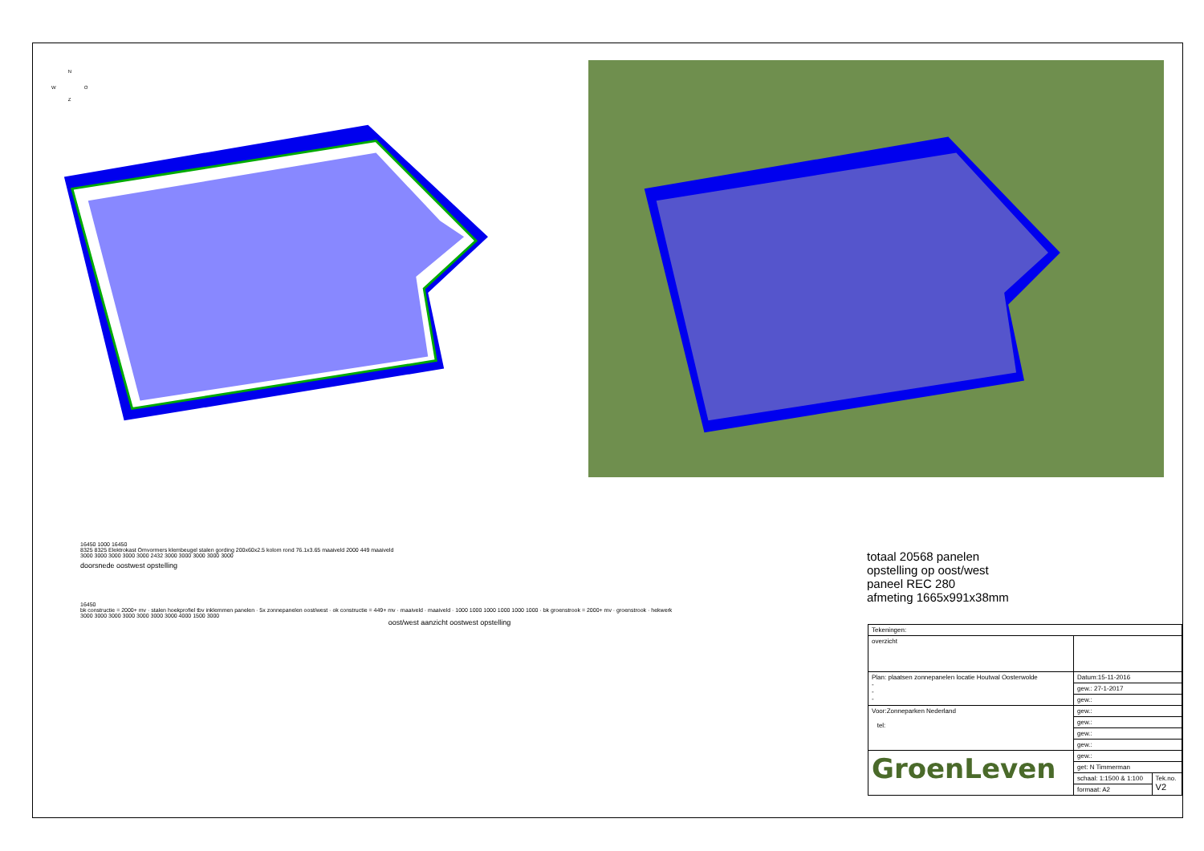N
W
O
Z
16450 1000 16450
8325 8325 Elektrokast Omvormers klembeugel stalen gording 200x60x2.5 kolom rond 76.1x3.65 maaiveld 2000 449 maaiveld
3000 3000 3000 3000 3000 2432 3000 3000 3000 3000 3000
doorsnede oostwest opstelling
16450
bk constructie = 2000+ mv · stalen hoekprofiel tbv inklemmen panelen · 5x zonnepanelen oost/west · ok constructie = 449+ mv · maaiveld · maaiveld · 1000 1000 1000 1000 1000 1000 · bk groenstrook = 2000+ mv · groenstrook · hekwerk
3000 3000 3000 3000 3000 3000 3000 4000 1500 3000
oost/west aanzicht oostwest opstelling
totaal 20568 panelen
opstelling op oost/west
paneel REC 280
afmeting 1665x991x38mm
| Tekeningen: | | |
| overzicht | | |
| Plan: plaatsen zonnepanelen locatie Houtwal Oosterwolde - - - | Datum:15-11-2016 | |
| | gew.: 27-1-2017 | |
| | gew.: | |
| Voor:Zonneparken Nederland tel: | gew.: | |
| | gew.: | |
| | gew.: | |
| | gew.: | |
| GroenLeven | gew.: | |
| | get: N Timmerman | |
| | schaal: 1:1500 & 1:100 | Tek.no. V2 |
| | formaat: A2 | |